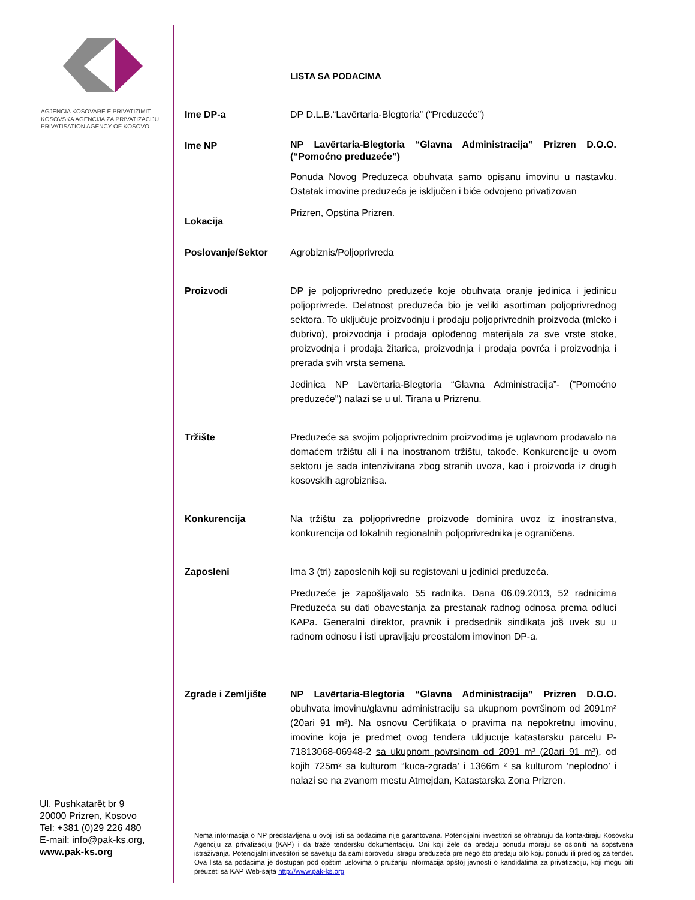AGJENCIA KOSOVARE E PRIVATIZIMIT
KOSOVSKA AGENCIJA ZA PRIVATIZACIJU
PRIVATISATION AGENCY OF KOSOVO
Ul. Pushkatarët br 9
20000 Prizren, Kosovo
Tel: +381 (0)29 226 480
E-mail: info@pak-ks.org,
www.pak-ks.org
LISTA SA PODACIMA
Ime DP-a DP D.L.B.“Lavërtaria-Blegtoria” (“Preduzeće”)
Ime NP
NP Lavërtaria-Blegtoria “Glavna Administracija” Prizren D.O.O. (“Pomoćno preduzeće”)
Ponuda Novog Preduzeca obuhvata samo opisanu imovinu u nastavku. Ostatak imovine preduzeća je isključen i biće odvojeno privatizovan
Lokacija
Prizren, Opstina Prizren.
Poslovanje/Sektor Agrobiznis/Poljoprivreda
Proizvodi DP je poljoprivredno preduzeće koje obuhvata oranje jedinica i jedinicu poljoprivrede. Delatnost preduzeća bio je veliki asortiman poljoprivrednog sektora. To uključuje proizvodnju i prodaju poljoprivrednih proizvoda (mleko i đubrivo), proizvodnja i prodaja oplođenog materijala za sve vrste stoke, proizvodnja i prodaja žitarica, proizvodnja i prodaja povrća i proizvodnja i prerada svih vrsta semena.
Jedinica NP Lavërtaria-Blegtoria “Glavna Administracija”- ("Pomoćno preduzeće") nalazi se u ul. Tirana u Prizrenu.
Tržište Preduzeće sa svojim poljoprivrednim proizvodima je uglavnom prodavalo na domaćem tržištu ali i na inostranom tržištu, takođe. Konkurencije u ovom sektoru je sada intenzivirana zbog stranih uvoza, kao i proizvoda iz drugih kosovskih agrobiznisa.
Konkurencija Na tržištu za poljoprivredne proizvode dominira uvoz iz inostranstva, konkurencija od lokalnih regionalnih poljoprivrednika je ograničena.
Zaposleni Ima 3 (tri) zaposlenih koji su registovani u jedinici preduzeća.
Preduzeće je zapošljavalo 55 radnika. Dana 06.09.2013, 52 radnicima Preduzeća su dati obavestanja za prestanak radnog odnosa prema odluci KAPa. Generalni direktor, pravnik i predsednik sindikata još uvek su u radnom odnosu i isti upravljaju preostalom imovinon DP-a.
Zgrade i Zemljište NP Lavërtaria-Blegtoria “Glavna Administracija” Prizren D.O.O. obuhvata imovinu/glavnu administraciju sa ukupnom površinom od 2091m² (20ari 91 m²). Na osnovu Certifikata o pravima na nepokretnu imovinu, imovine koja je predmet ovog tendera ukljucuje katastarsku parcelu P-71813068-06948-2 sa ukupnom povrsinom od 2091 m² (20ari 91 m²), od kojih 725m² sa kulturom “kuca-zgrada’ i 1366m ² sa kulturom ‘neplodno’ i nalazi se na zvanom mestu Atmejdan, Katastarska Zona Prizren.
Nema informacija o NP predstavljena u ovoj listi sa podacima nije garantovana. Potencijalni investitori se ohrabruju da kontaktiraju Kosovsku Agenciju za privatizaciju (KAP) i da traže tendersku dokumentaciju. Oni koji žele da predaju ponudu moraju se osloniti na sopstvena istraživanja. Potencijalni investitori se savetuju da sami sprovedu istragu preduzeća pre nego što predaju bilo koju ponudu ili predlog za tender. Ova lista sa podacima je dostupan pod opštim uslovima o pružanju informacija opštoj javnosti o kandidatima za privatizaciju, koji mogu biti preuzeti sa KAP Web-sajta http://www.pak-ks.org